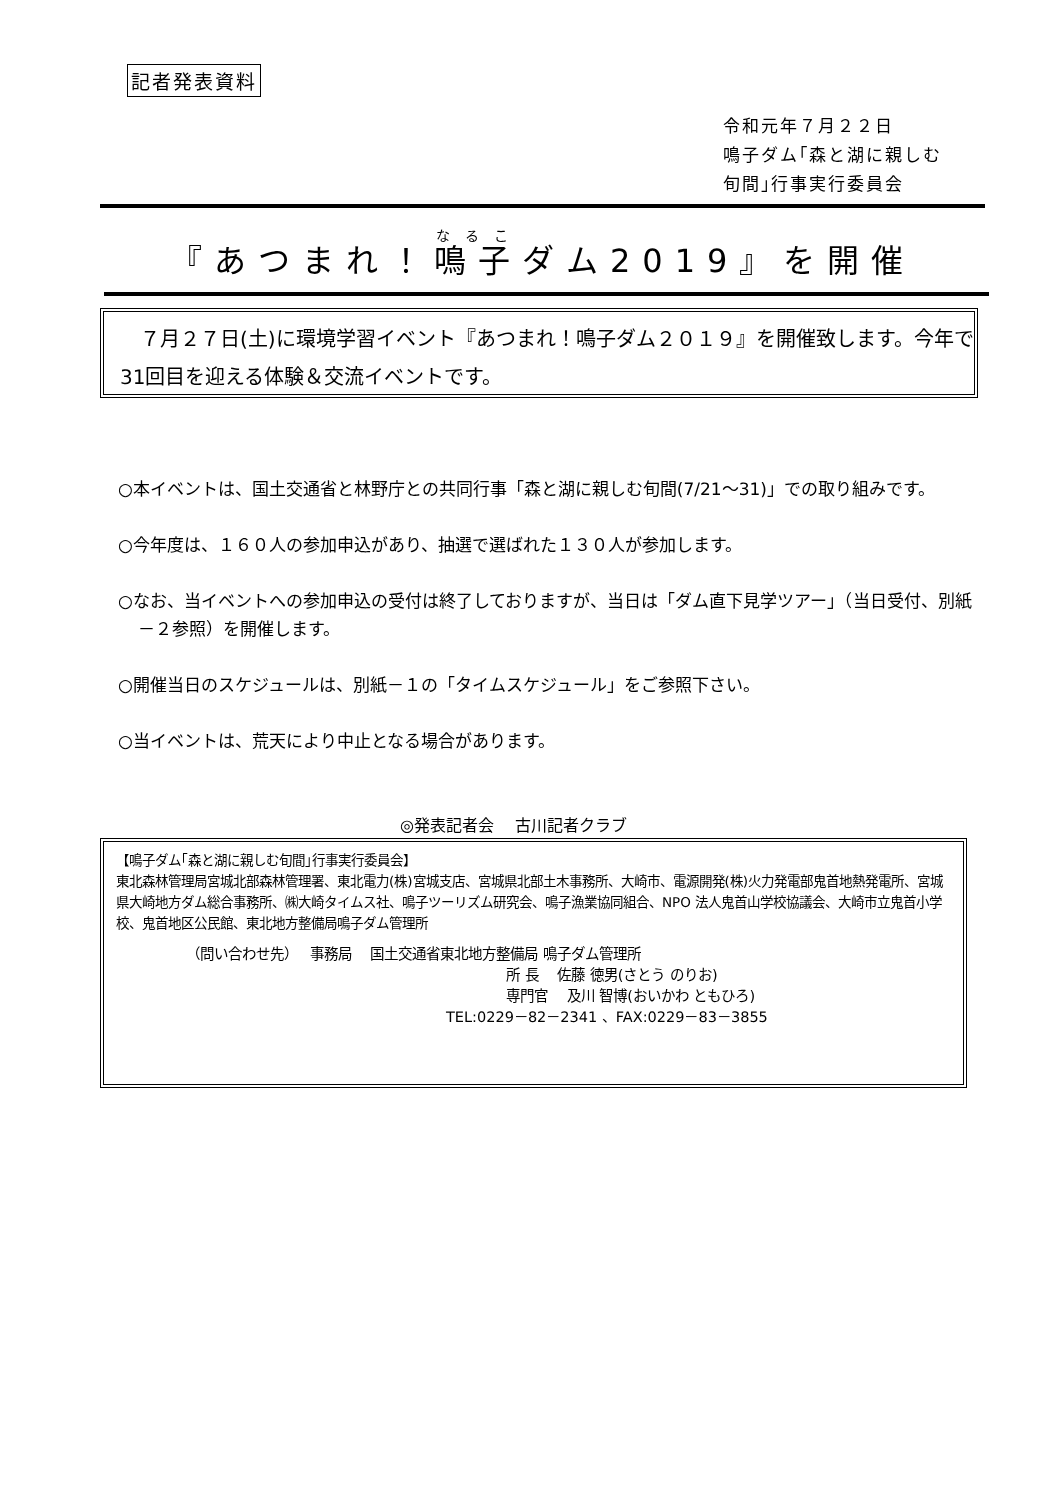記者発表資料
令和元年７月２２日
鳴子ダム｢森と湖に親しむ
旬間｣行事実行委員会
『あつまれ！鳴子ダム2019』を開催
　７月２７日(土)に環境学習イベント『あつまれ！鳴子ダム２０１９』を開催致します。今年で31回目を迎える体験＆交流イベントです。
○本イベントは、国土交通省と林野庁との共同行事「森と湖に親しむ旬間(7/21〜31)」での取り組みです。
○今年度は、１６０人の参加申込があり、抽選で選ばれた１３０人が参加します。
○なお、当イベントへの参加申込の受付は終了しておりますが、当日は「ダム直下見学ツアー」（当日受付、別紙－２参照）を開催します。
○開催当日のスケジュールは、別紙－１の「タイムスケジュール」をご参照下さい。
○当イベントは、荒天により中止となる場合があります。
◎発表記者会　 古川記者クラブ
【鳴子ダム｢森と湖に親しむ旬間｣行事実行委員会】
東北森林管理局宮城北部森林管理署、東北電力(株)宮城支店、宮城県北部土木事務所、大崎市、電源開発(株)火力発電部鬼首地熱発電所、宮城県大崎地方ダム総合事務所、㈱大崎タイムス社、鳴子ツーリズム研究会、鳴子漁業協同組合、NPO 法人鬼首山学校協議会、大崎市立鬼首小学校、鬼首地区公民館、東北地方整備局鳴子ダム管理所
（問い合わせ先）　 事務局　 国土交通省東北地方整備局 鳴子ダム管理所
所 長　 佐藤 徳男(さとう のりお)
専門官　 及川 智博(おいかわ ともひろ)
TEL:0229－82－2341 、FAX:0229－83－3855